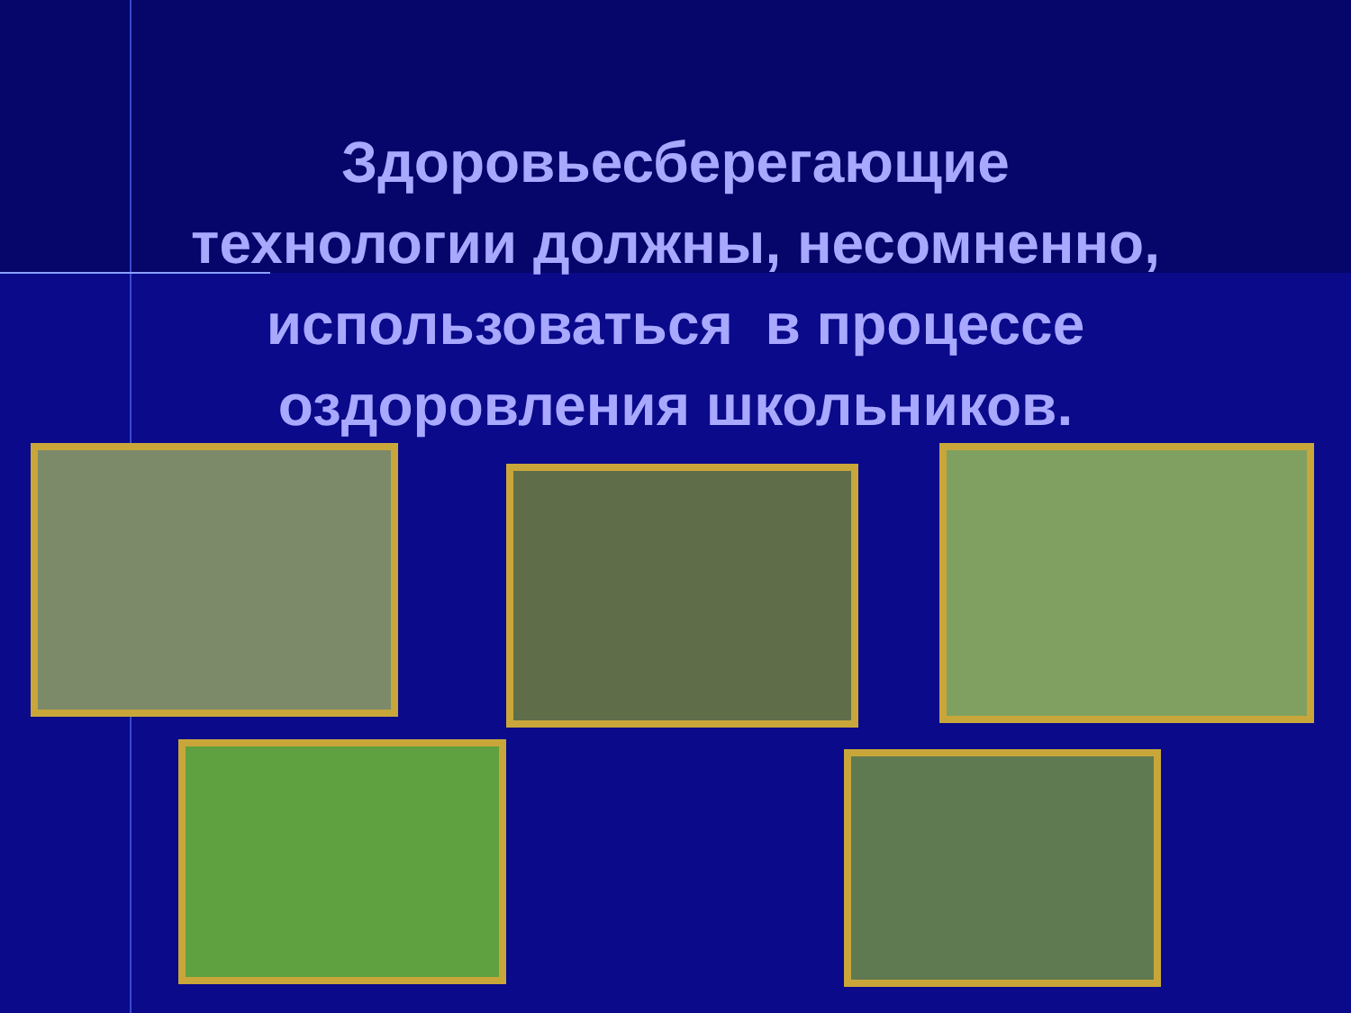Здоровьесберегающие
технологии должны, несомненно,
использоваться в процессе
оздоровления школьников.